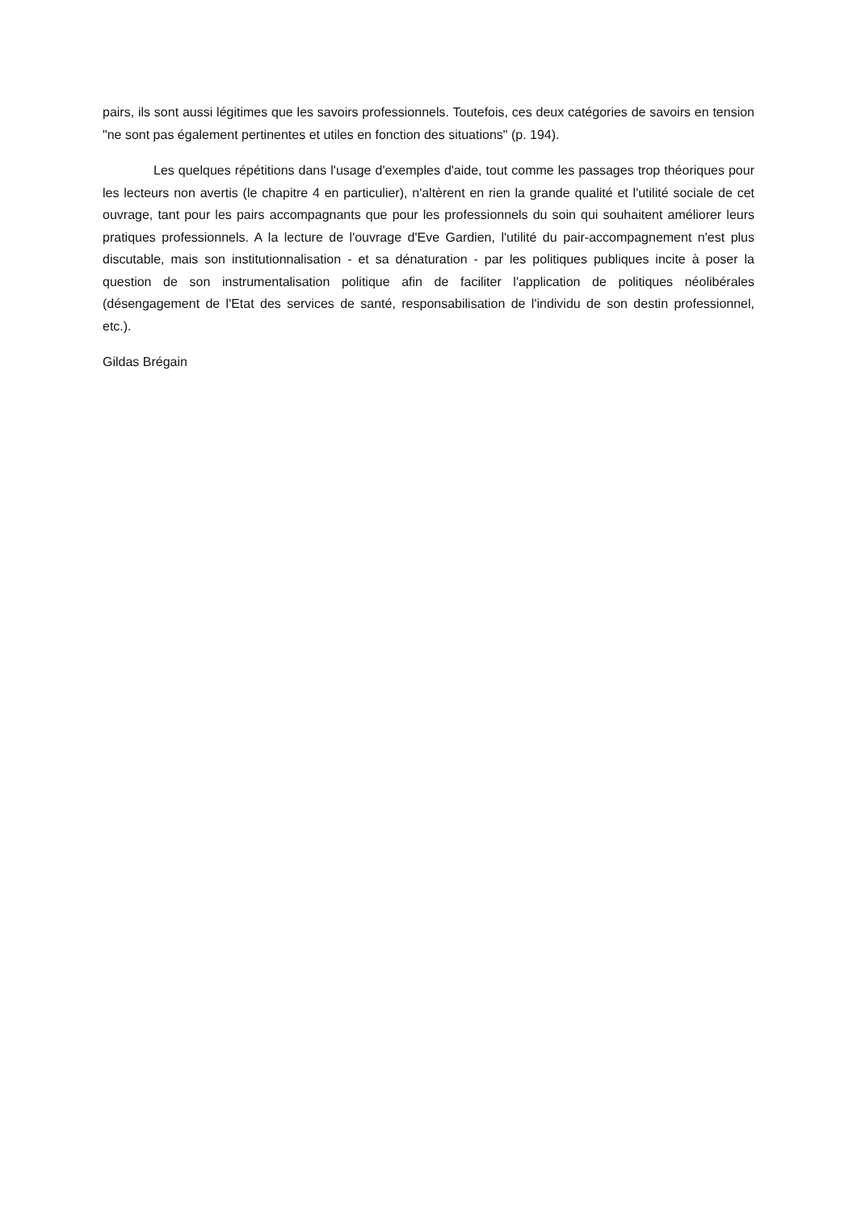pairs, ils sont aussi légitimes que les savoirs professionnels. Toutefois, ces deux catégories de savoirs en tension "ne sont pas également pertinentes et utiles en fonction des situations" (p. 194).
Les quelques répétitions dans l'usage d'exemples d'aide, tout comme les passages trop théoriques pour les lecteurs non avertis (le chapitre 4 en particulier), n'altèrent en rien la grande qualité et l'utilité sociale de cet ouvrage, tant pour les pairs accompagnants que pour les professionnels du soin qui souhaitent améliorer leurs pratiques professionnels. A la lecture de l'ouvrage d'Eve Gardien, l'utilité du pair-accompagnement n'est plus discutable, mais son institutionnalisation - et sa dénaturation - par les politiques publiques incite à poser la question de son instrumentalisation politique afin de faciliter l'application de politiques néolibérales (désengagement de l'Etat des services de santé, responsabilisation de l'individu de son destin professionnel, etc.).
Gildas Brégain